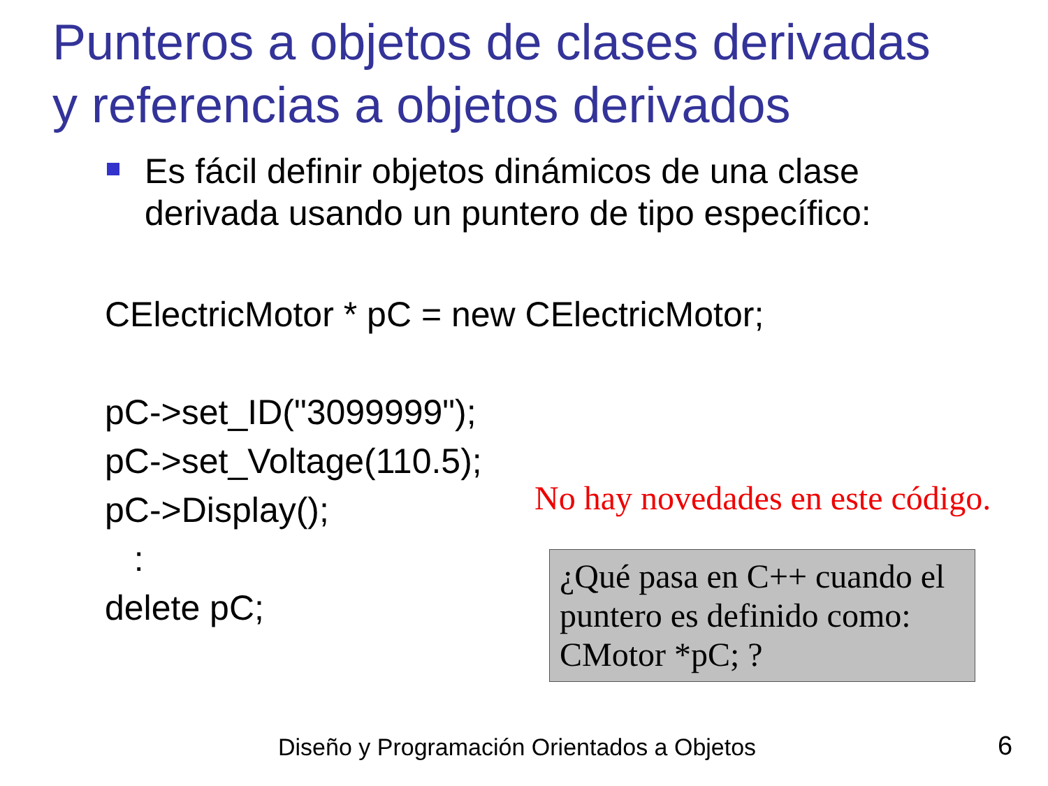Punteros a objetos de clases derivadas
y referencias a objetos derivados
Es fácil definir objetos dinámicos de una clase
derivada usando un puntero de tipo específico:
CElectricMotor * pC = new CElectricMotor;
pC->set_ID("3099999");
pC->set_Voltage(110.5);
pC->Display();
:
delete pC;
No hay novedades en este código.
¿Qué pasa en C++ cuando el puntero es definido como: CMotor *pC; ?
Diseño y Programación Orientados a Objetos
6